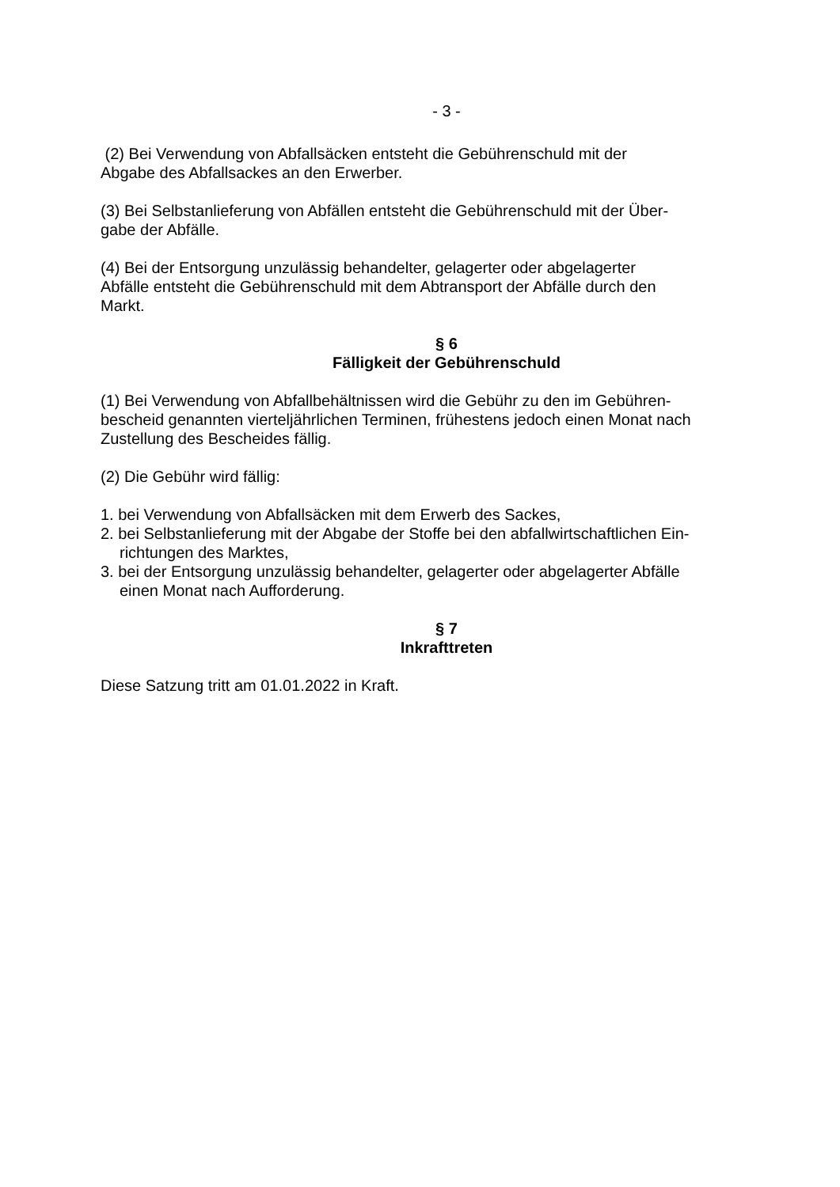- 3 -
(2) Bei Verwendung von Abfallsäcken entsteht die Gebührenschuld mit der
Abgabe des Abfallsackes an den Erwerber.
(3) Bei Selbstanlieferung von Abfällen entsteht die Gebührenschuld mit der Über-
gabe der Abfälle.
(4) Bei der Entsorgung unzulässig behandelter, gelagerter oder abgelagerter
Abfälle entsteht die Gebührenschuld mit dem Abtransport der Abfälle durch den
Markt.
§ 6
Fälligkeit der Gebührenschuld
(1) Bei Verwendung von Abfallbehältnissen wird die Gebühr zu den im Gebühren-
bescheid genannten vierteljährlichen Terminen, frühestens jedoch einen Monat nach
Zustellung des Bescheides fällig.
(2) Die Gebühr wird fällig:
1. bei Verwendung von Abfallsäcken mit dem Erwerb des Sackes,
2. bei Selbstanlieferung mit der Abgabe der Stoffe bei den abfallwirtschaftlichen Ein-
richtungen des Marktes,
3. bei der Entsorgung unzulässig behandelter, gelagerter oder abgelagerter Abfälle
einen Monat nach Aufforderung.
§ 7
Inkrafttreten
Diese Satzung tritt am 01.01.2022 in Kraft.